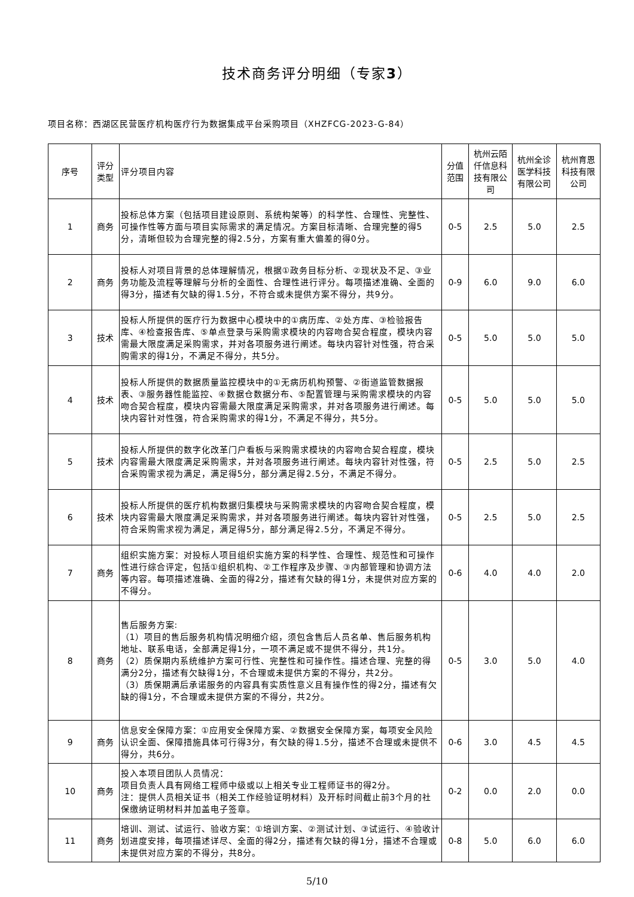技术商务评分明细（专家3）
项目名称：西湖区民营医疗机构医疗行为数据集成平台采购项目（XHZFCG-2023-G-84）
| 序号 | 评分类型 | 评分项目内容 | 分值范围 | 杭州云陌仟信息科技有限公司 | 杭州全诊医学科技有限公司 | 杭州育恩科技有限公司 |
| --- | --- | --- | --- | --- | --- | --- |
| 1 | 商务 | 投标总体方案（包括项目建设原则、系统构架等）的科学性、合理性、完整性、可操作性等方面与项目实际需求的满足情况。方案目标清晰、合理完整的得5分，清晰但较为合理完整的得2.5分，方案有重大偏差的得0分。 | 0-5 | 2.5 | 5.0 | 2.5 |
| 2 | 商务 | 投标人对项目背景的总体理解情况，根据①政务目标分析、②现状及不足、③业务功能及流程等理解与分析的全面性、合理性进行评分。每项描述准确、全面的得3分，描述有欠缺的得1.5分，不符合或未提供方案不得分，共9分。 | 0-9 | 6.0 | 9.0 | 6.0 |
| 3 | 技术 | 投标人所提供的医疗行为数据中心模块中的①病历库、②处方库、③检验报告库、④检查报告库、⑤单点登录与采购需求模块的内容吻合契合程度，模块内容需最大限度满足采购需求，并对各项服务进行阐述。每块内容针对性强，符合采购需求的得1分，不满足不得分，共5分。 | 0-5 | 5.0 | 5.0 | 5.0 |
| 4 | 技术 | 投标人所提供的数据质量监控模块中的①无病历机构预警、②街道监管数据报表、③服务器性能监控、④数据仓数据分布、⑤配置管理与采购需求模块的内容吻合契合程度，模块内容需最大限度满足采购需求，并对各项服务进行阐述。每块内容针对性强，符合采购需求的得1分，不满足不得分，共5分。 | 0-5 | 5.0 | 5.0 | 5.0 |
| 5 | 技术 | 投标人所提供的数字化改革门户看板与采购需求模块的内容吻合契合程度，模块内容需最大限度满足采购需求，并对各项服务进行阐述。每块内容针对性强，符合采购需求视为满足，满足得5分，部分满足得2.5分，不满足不得分。 | 0-5 | 2.5 | 5.0 | 2.5 |
| 6 | 技术 | 投标人所提供的医疗机构数据归集模块与采购需求模块的内容吻合契合程度，模块内容需最大限度满足采购需求，并对各项服务进行阐述。每块内容针对性强，符合采购需求视为满足，满足得5分，部分满足得2.5分，不满足不得分。 | 0-5 | 2.5 | 5.0 | 2.5 |
| 7 | 商务 | 组织实施方案：对投标人项目组织实施方案的科学性、合理性、规范性和可操作性进行综合评定，包括①组织机构、②工作程序及步骤、③内部管理和协调方法等内容。每项描述准确、全面的得2分，描述有欠缺的得1分，未提供对应方案的不得分。 | 0-6 | 4.0 | 4.0 | 2.0 |
| 8 | 商务 | 售后服务方案: （1）项目的售后服务机构情况明细介绍，须包含售后人员名单、售后服务机构地址、联系电话，全部满足得1分，一项不满足或不提供不得分，共1分。 （2）质保期内系统维护方案可行性、完整性和可操作性。描述合理、完整的得满分2分，描述有欠缺得1分，不合理或未提供方案的不得分，共2分。 （3）质保期满后承诺服务的内容具有实质性意义且有操作性的得2分，描述有欠缺的得1分，不合理或未提供方案的不得分，共2分。 | 0-5 | 3.0 | 5.0 | 4.0 |
| 9 | 商务 | 信息安全保障方案：①应用安全保障方案、②数据安全保障方案，每项安全风险认识全面、保障措施具体可行得3分，有欠缺的得1.5分，描述不合理或未提供不得分，共6分。 | 0-6 | 3.0 | 4.5 | 4.5 |
| 10 | 商务 | 投入本项目团队人员情况： 项目负责人具有网络工程师中级或以上相关专业工程师证书的得2分。 注：提供人员相关证书（相关工作经验证明材料）及开标时间截止前3个月的社保缴纳证明材料并加盖电子签章。 | 0-2 | 0.0 | 2.0 | 0.0 |
| 11 | 商务 | 培训、测试、试运行、验收方案：①培训方案、②测试计划、③试运行、④验收计划进度安排，每项描述详尽、全面的得2分，描述有欠缺的得1分，描述不合理或未提供对应方案的不得分，共8分。 | 0-8 | 5.0 | 6.0 | 6.0 |
5/10